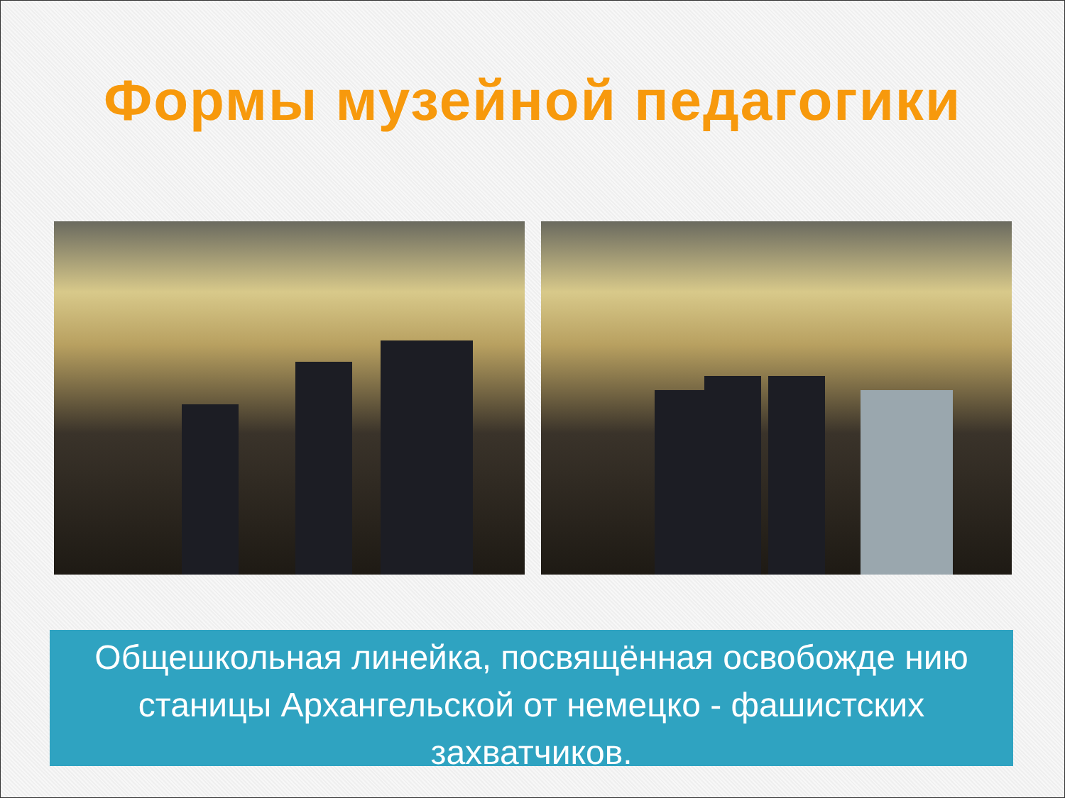Формы музейной педагогики
Общешкольная линейка, посвящённая освобожде нию станицы Архангельской от немецко - фашистских захватчиков.